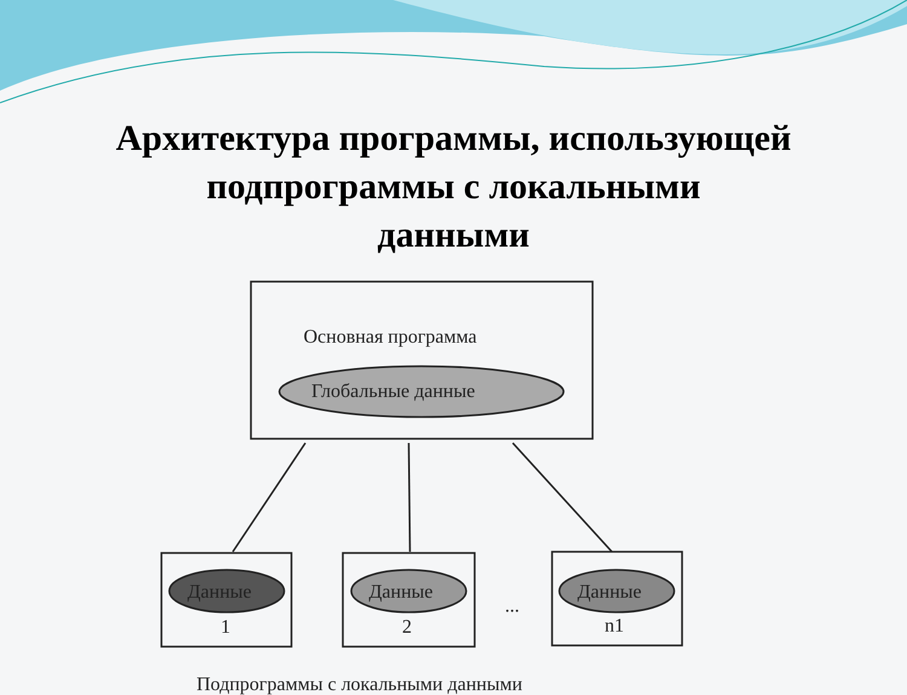Архитектура программы, использующей
подпрограммы с локальными
данными
Основная программа
Глобальные данные
Данные Данные Данные
1 2
...
n1
Подпрограммы с локальными данными